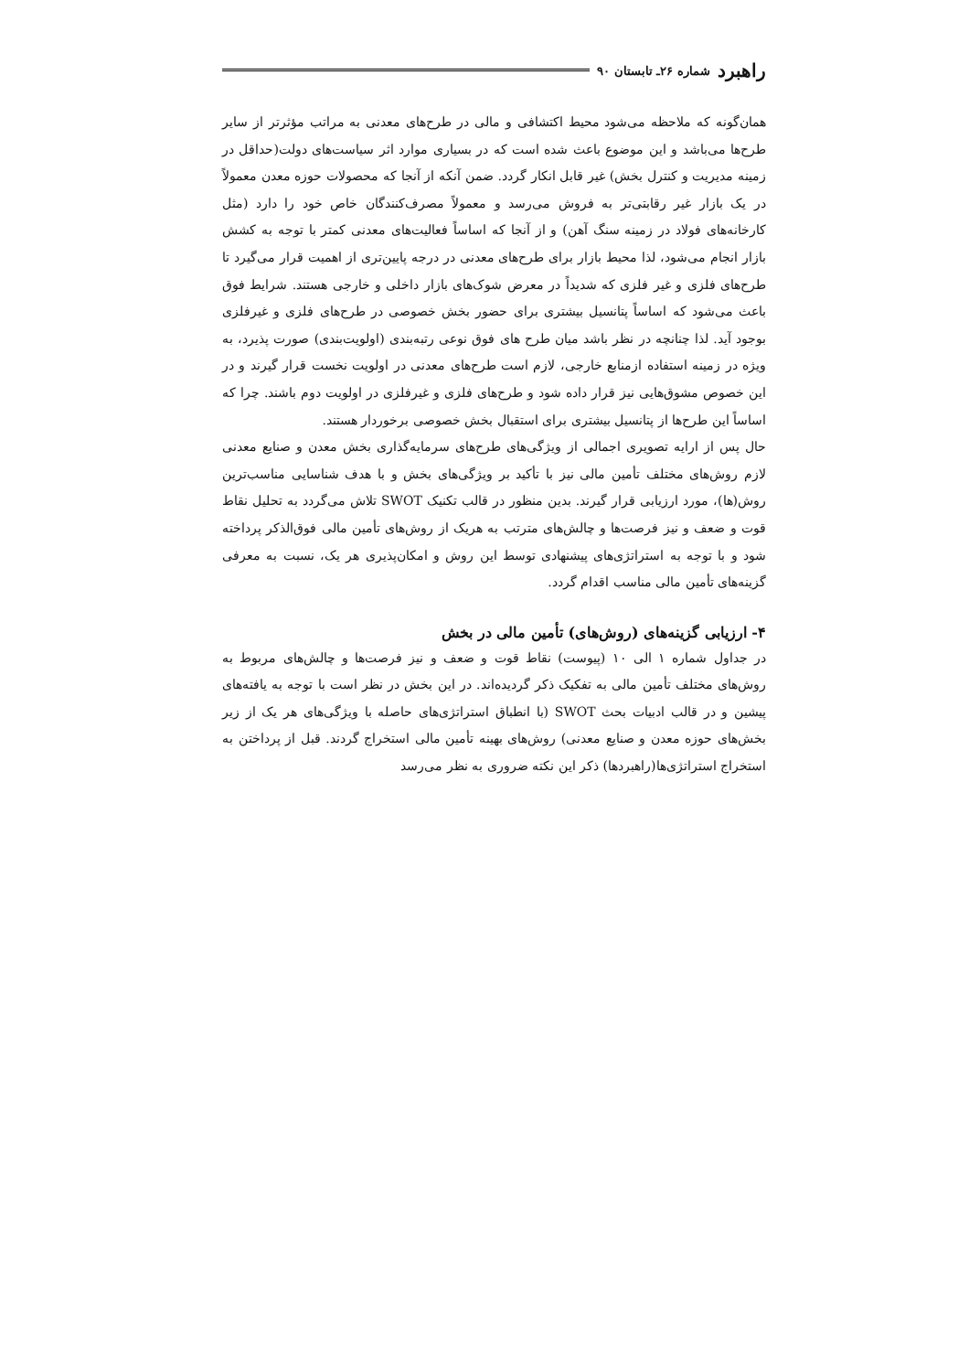راهبرد شماره ۲۶ـ تابستان ۹۰
همان‌گونه که ملاحظه می‌شود محیط اکتشافی و مالی در طرح‌های معدنی به مراتب مؤثرتر از سایر طرح‌ها می‌باشد و این موضوع باعث شده است که در بسیاری موارد اثر سیاست‌های دولت(حداقل در زمینه مدیریت و کنترل بخش) غیر قابل انکار گردد. ضمن آنکه از آنجا که محصولات حوزه معدن معمولاً در یک بازار غیر رقابتی‌تر به فروش می‌رسد و معمولاً مصرف‌کنندگان خاص خود را دارد (مثل کارخانه‌های فولاد در زمینه سنگ آهن) و از آنجا که اساساً فعالیت‌های معدنی کمتر با توجه به کشش بازار انجام می‌شود، لذا محیط بازار برای طرح‌های معدنی در درجه پایین‌تری از اهمیت قرار می‌گیرد تا طرح‌های فلزی و غیر فلزی که شدیداً در معرض شوک‌های بازار داخلی و خارجی هستند. شرایط فوق باعث می‌شود که اساساً پتانسیل بیشتری برای حضور بخش خصوصی در طرح‌های فلزی و غیرفلزی بوجود آید. لذا چنانچه در نظر باشد میان طرح های فوق نوعی رتبه‌بندی (اولویت‌بندی) صورت پذیرد، به ویژه در زمینه استفاده ازمنابع خارجی، لازم است طرح‌های معدنی در اولویت نخست قرار گیرند و در این خصوص مشوق‌هایی نیز قرار داده شود و طرح‌های فلزی و غیرفلزی در اولویت دوم باشند. چرا که اساساً این طرح‌ها از پتانسیل بیشتری برای استقبال بخش خصوصی برخوردار هستند.
حال پس از ارایه تصویری اجمالی از ویژگی‌های طرح‌های سرمایه‌گذاری بخش معدن و صنایع معدنی لازم روش‌های مختلف تأمین مالی نیز با تأکید بر ویژگی‌های بخش و با هدف شناسایی مناسب‌ترین روش(ها)، مورد ارزیابی قرار گیرند. بدین منظور در قالب تکنیک SWOT تلاش می‌گردد به تحلیل نقاط قوت و ضعف و نیز فرصت‌ها و چالش‌های مترتب به هریک از روش‌های تأمین مالی فوق‌الذکر پرداخته شود و با توجه به استراتژی‌های پیشنهادی توسط این روش و امکان‌پذیری هر یک، نسبت به معرفی گزینه‌های تأمین مالی مناسب اقدام گردد.
۴- ارزیابی گزینه‌های (روش‌های) تأمین مالی در بخش
در جداول شماره ۱ الی ۱۰ (پیوست) نقاط قوت و ضعف و نیز فرصت‌ها و چالش‌های مربوط به روش‌های مختلف تأمین مالی به تفکیک ذکر گردیده‌اند. در این بخش در نظر است با توجه به یافته‌های پیشین و در قالب ادبیات بحث SWOT (با انطباق استراتژی‌های حاصله با ویژگی‌های هر یک از زیر بخش‌های حوزه معدن و صنایع معدنی) روش‌های بهینه تأمین مالی استخراج گردند. قبل از پرداختن به استخراج استراتژی‌ها(راهبردها) ذکر این نکته ضروری به نظر می‌رسد